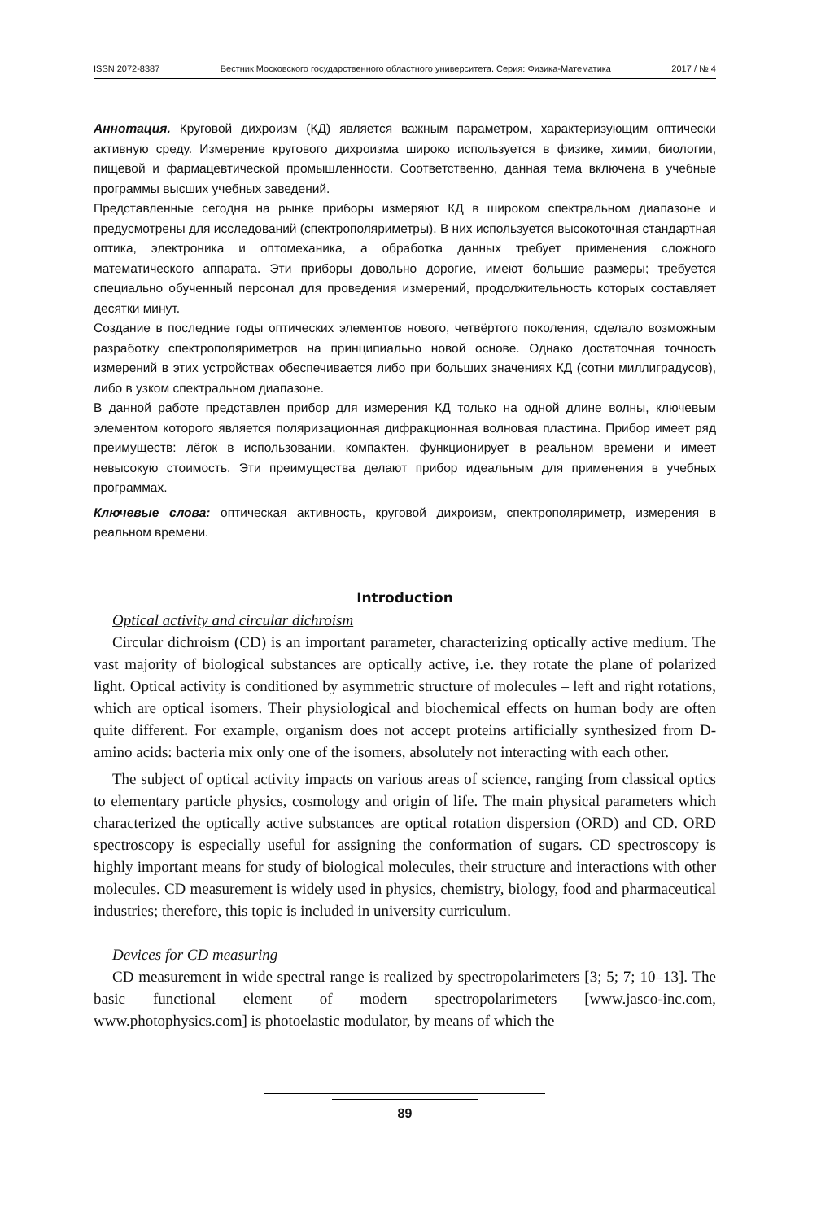ISSN 2072-8387 Вестник Московского государственного областного университета. Серия: Физика-Математика 2017 / № 4
Аннотация. Круговой дихроизм (КД) является важным параметром, характеризующим оптически активную среду. Измерение кругового дихроизма широко используется в физике, химии, биологии, пищевой и фармацевтической промышленности. Соответственно, данная тема включена в учебные программы высших учебных заведений.
Представленные сегодня на рынке приборы измеряют КД в широком спектральном диапазоне и предусмотрены для исследований (спектрополяриметры). В них используется высокоточная стандартная оптика, электроника и оптомеханика, а обработка данных требует применения сложного математического аппарата. Эти приборы довольно дорогие, имеют большие размеры; требуется специально обученный персонал для проведения измерений, продолжительность которых составляет десятки минут.
Создание в последние годы оптических элементов нового, четвёртого поколения, сделало возможным разработку спектрополяриметров на принципиально новой основе. Однако достаточная точность измерений в этих устройствах обеспечивается либо при больших значениях КД (сотни миллиградусов), либо в узком спектральном диапазоне.
В данной работе представлен прибор для измерения КД только на одной длине волны, ключевым элементом которого является поляризационная дифракционная волновая пластина. Прибор имеет ряд преимуществ: лёгок в использовании, компактен, функционирует в реальном времени и имеет невысокую стоимость. Эти преимущества делают прибор идеальным для применения в учебных программах.
Ключевые слова: оптическая активность, круговой дихроизм, спектрополяриметр, измерения в реальном времени.
Introduction
Optical activity and circular dichroism
Circular dichroism (CD) is an important parameter, characterizing optically active medium. The vast majority of biological substances are optically active, i.e. they rotate the plane of polarized light. Optical activity is conditioned by asymmetric structure of molecules – left and right rotations, which are optical isomers. Their physiological and biochemical effects on human body are often quite different. For example, organism does not accept proteins artificially synthesized from D-amino acids: bacteria mix only one of the isomers, absolutely not interacting with each other.
The subject of optical activity impacts on various areas of science, ranging from classical optics to elementary particle physics, cosmology and origin of life. The main physical parameters which characterized the optically active substances are optical rotation dispersion (ORD) and CD. ORD spectroscopy is especially useful for assigning the conformation of sugars. CD spectroscopy is highly important means for study of biological molecules, their structure and interactions with other molecules. CD measurement is widely used in physics, chemistry, biology, food and pharmaceutical industries; therefore, this topic is included in university curriculum.
Devices for CD measuring
CD measurement in wide spectral range is realized by spectropolarimeters [3; 5; 7; 10–13]. The basic functional element of modern spectropolarimeters [www.jasco-inc.com, www.photophysics.com] is photoelastic modulator, by means of which the
89